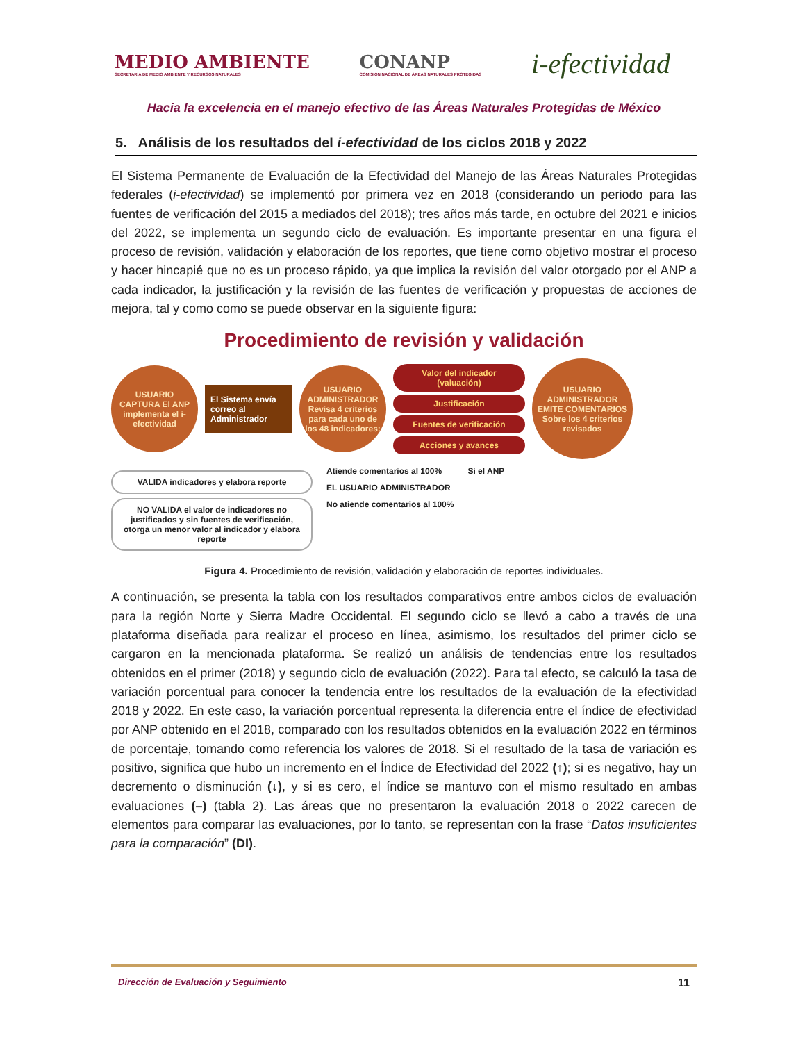MEDIO AMBIENTE
SECRETARÍA DE MEDIO AMBIENTE Y RECURSOS NATURALES
CONANP
COMISIÓN NACIONAL DE ÁREAS NATURALES PROTEGIDAS
i-efectividad
Hacia la excelencia en el manejo efectivo de las Áreas Naturales Protegidas de México
5. Análisis de los resultados del i-efectividad de los ciclos 2018 y 2022
El Sistema Permanente de Evaluación de la Efectividad del Manejo de las Áreas Naturales Protegidas federales (i-efectividad) se implementó por primera vez en 2018 (considerando un periodo para las fuentes de verificación del 2015 a mediados del 2018); tres años más tarde, en octubre del 2021 e inicios del 2022, se implementa un segundo ciclo de evaluación. Es importante presentar en una figura el proceso de revisión, validación y elaboración de los reportes, que tiene como objetivo mostrar el proceso y hacer hincapié que no es un proceso rápido, ya que implica la revisión del valor otorgado por el ANP a cada indicador, la justificación y la revisión de las fuentes de verificación y propuestas de acciones de mejora, tal y como como se puede observar en la siguiente figura:
Procedimiento de revisión y validación
USUARIO CAPTURA El ANP implementa el i-efectividad
El Sistema envía correo al Administrador
USUARIO ADMINISTRADOR Revisa 4 criterios para cada uno de los 48 indicadores:
Valor del indicador (valuación)
Justificación
Fuentes de verificación
Acciones y avances
USUARIO ADMINISTRADOR EMITE COMENTARIOS Sobre los 4 criterios revisados
VALIDA indicadores y elabora reporte
NO VALIDA el valor de indicadores no justificados y sin fuentes de verificación, otorga un menor valor al indicador y elabora reporte
Atiende comentarios al 100%
EL USUARIO ADMINISTRADOR
No atiende comentarios al 100%
Si el ANP
Figura 4. Procedimiento de revisión, validación y elaboración de reportes individuales.
A continuación, se presenta la tabla con los resultados comparativos entre ambos ciclos de evaluación para la región Norte y Sierra Madre Occidental. El segundo ciclo se llevó a cabo a través de una plataforma diseñada para realizar el proceso en línea, asimismo, los resultados del primer ciclo se cargaron en la mencionada plataforma. Se realizó un análisis de tendencias entre los resultados obtenidos en el primer (2018) y segundo ciclo de evaluación (2022). Para tal efecto, se calculó la tasa de variación porcentual para conocer la tendencia entre los resultados de la evaluación de la efectividad 2018 y 2022. En este caso, la variación porcentual representa la diferencia entre el índice de efectividad por ANP obtenido en el 2018, comparado con los resultados obtenidos en la evaluación 2022 en términos de porcentaje, tomando como referencia los valores de 2018. Si el resultado de la tasa de variación es positivo, significa que hubo un incremento en el Índice de Efectividad del 2022 (↑); si es negativo, hay un decremento o disminución (↓), y si es cero, el índice se mantuvo con el mismo resultado en ambas evaluaciones (–) (tabla 2). Las áreas que no presentaron la evaluación 2018 o 2022 carecen de elementos para comparar las evaluaciones, por lo tanto, se representan con la frase “Datos insuficientes para la comparación” (DI).
Dirección de Evaluación y Seguimiento 11